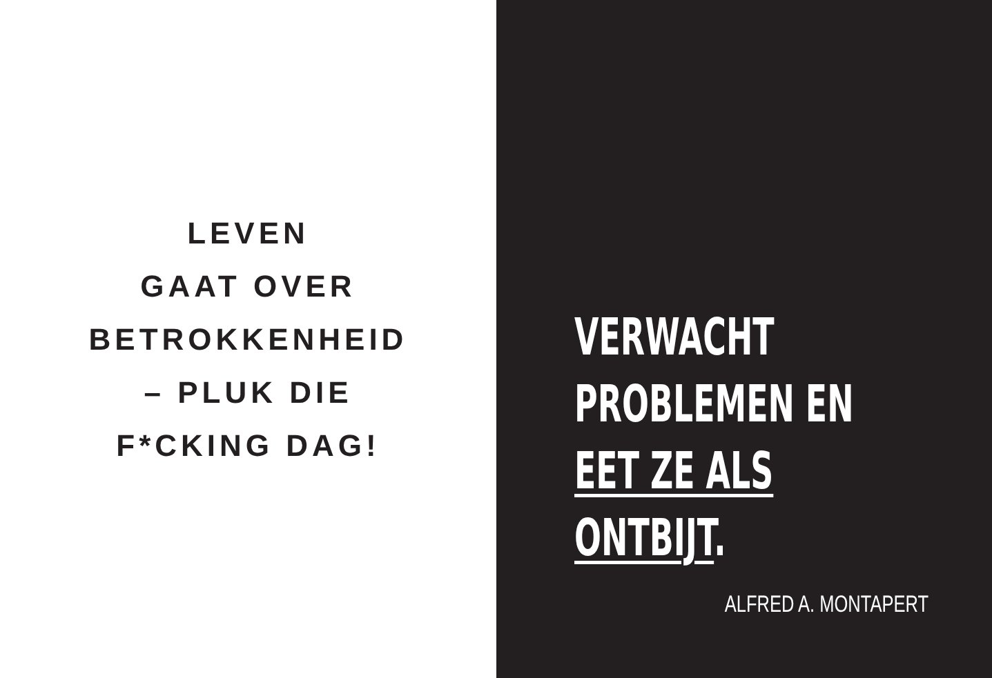LEVEN
GAAT OVER
BETROKKENHEID
– PLUK DIE
F*CKING DAG!
VERWACHT
PROBLEMEN EN
EET ZE ALS
ONTBIJT.
ALFRED A. MONTAPERT